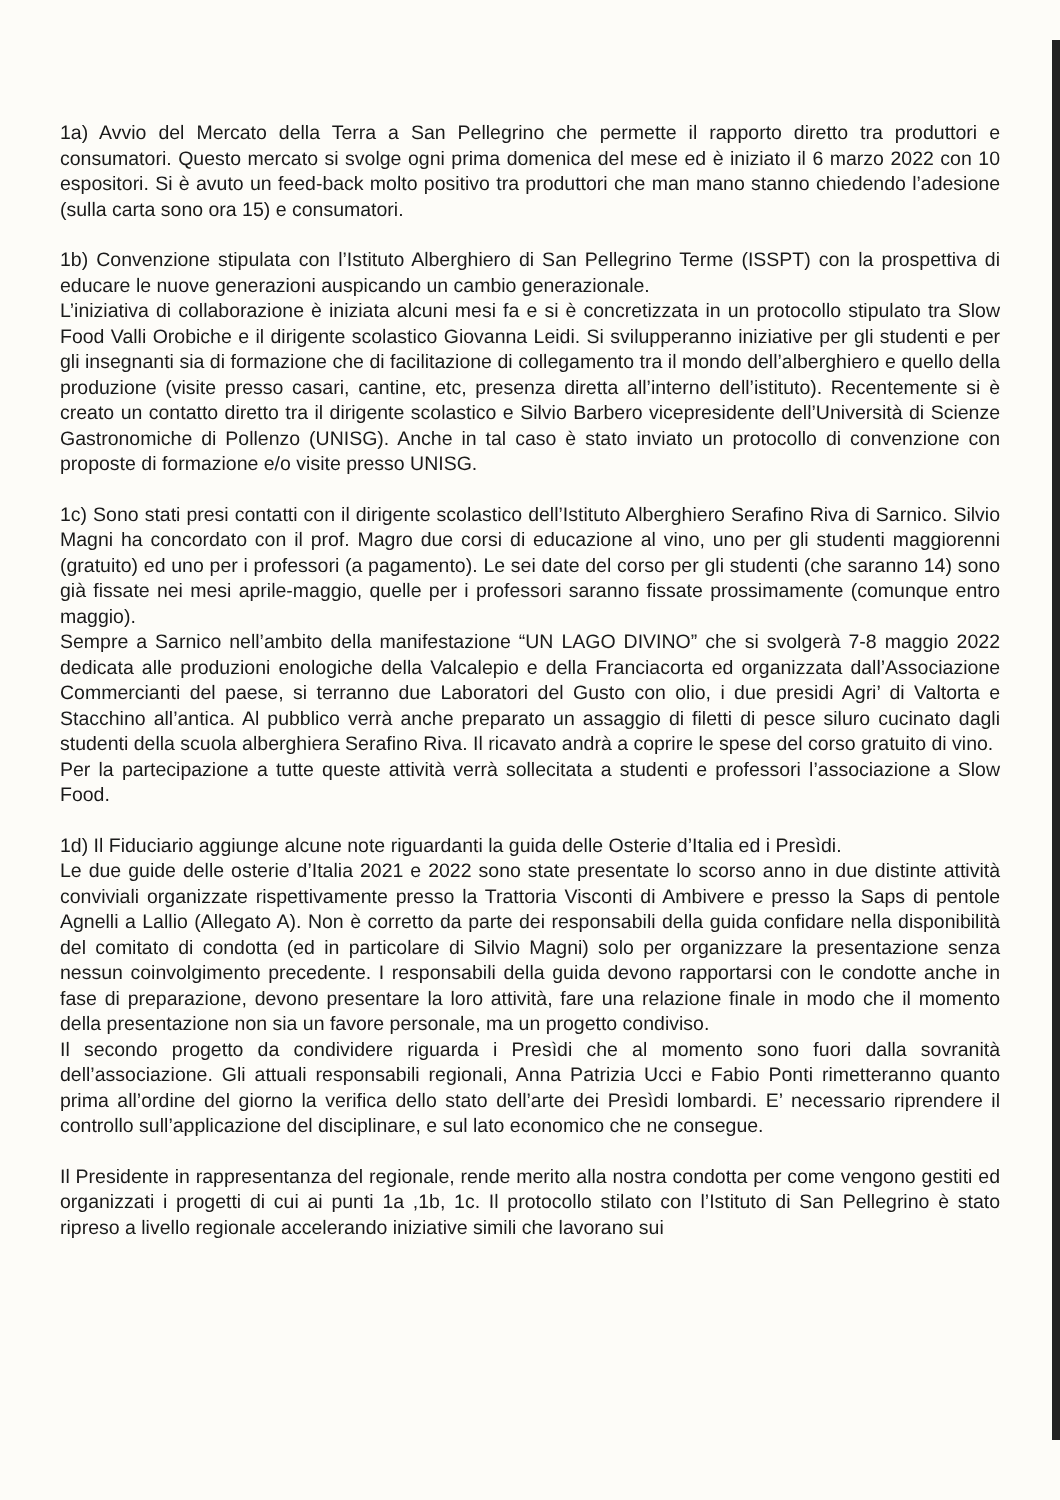1a) Avvio del Mercato della Terra a San Pellegrino che permette il rapporto diretto tra produttori e consumatori. Questo mercato si svolge ogni prima domenica del mese ed è iniziato il 6 marzo 2022 con 10 espositori. Si è avuto un feed-back molto positivo tra produttori che man mano stanno chiedendo l’adesione (sulla carta sono ora 15) e consumatori.
1b) Convenzione stipulata con l’Istituto Alberghiero di San Pellegrino Terme (ISSPT) con la prospettiva di educare le nuove generazioni auspicando un cambio generazionale.
L’iniziativa di collaborazione è iniziata alcuni mesi fa e si è concretizzata in un protocollo stipulato tra Slow Food Valli Orobiche e il dirigente scolastico Giovanna Leidi. Si svilupperanno iniziative per gli studenti e per gli insegnanti sia di formazione che di facilitazione di collegamento tra il mondo dell’alberghiero e quello della produzione (visite presso casari, cantine, etc, presenza diretta all’interno dell’istituto). Recentemente si è creato un contatto diretto tra il dirigente scolastico e Silvio Barbero vicepresidente dell’Università di Scienze Gastronomiche di Pollenzo (UNISG). Anche in tal caso è stato inviato un protocollo di convenzione con proposte di formazione e/o visite presso UNISG.
1c) Sono stati presi contatti con il dirigente scolastico dell’Istituto Alberghiero Serafino Riva di Sarnico. Silvio Magni ha concordato con il prof. Magro due corsi di educazione al vino, uno per gli studenti maggiorenni (gratuito) ed uno per i professori (a pagamento). Le sei date del corso per gli studenti (che saranno 14) sono già fissate nei mesi aprile-maggio, quelle per i professori saranno fissate prossimamente (comunque entro maggio).
Sempre a Sarnico nell’ambito della manifestazione “UN LAGO DIVINO” che si svolgerà 7-8 maggio 2022 dedicata alle produzioni enologiche della Valcalepio e della Franciacorta ed organizzata dall’Associazione Commercianti del paese, si terranno due Laboratori del Gusto con olio, i due presidi Agri’ di Valtorta e Stacchino all’antica. Al pubblico verrà anche preparato un assaggio di filetti di pesce siluro cucinato dagli studenti della scuola alberghiera Serafino Riva. Il ricavato andrà a coprire le spese del corso gratuito di vino.
Per la partecipazione a tutte queste attività verrà sollecitata a studenti e professori l’associazione a Slow Food.
1d) Il Fiduciario aggiunge alcune note riguardanti la guida delle Osterie d’Italia ed i Presìdi.
Le due guide delle osterie d’Italia 2021 e 2022 sono state presentate lo scorso anno in due distinte attività conviviali organizzate rispettivamente presso la Trattoria Visconti di Ambivere e presso la Saps di pentole Agnelli a Lallio (Allegato A). Non è corretto da parte dei responsabili della guida confidare nella disponibilità del comitato di condotta (ed in particolare di Silvio Magni) solo per organizzare la presentazione senza nessun coinvolgimento precedente. I responsabili della guida devono rapportarsi con le condotte anche in fase di preparazione, devono presentare la loro attività, fare una relazione finale in modo che il momento della presentazione non sia un favore personale, ma un progetto condiviso.
Il secondo progetto da condividere riguarda i Presìdi che al momento sono fuori dalla sovranità dell’associazione. Gli attuali responsabili regionali, Anna Patrizia Ucci e Fabio Ponti rimetteranno quanto prima all’ordine del giorno la verifica dello stato dell’arte dei Presìdi lombardi. E’ necessario riprendere il controllo sull’applicazione del disciplinare, e sul lato economico che ne consegue.
Il Presidente in rappresentanza del regionale, rende merito alla nostra condotta per come vengono gestiti ed organizzati i progetti di cui ai punti 1a ,1b, 1c. Il protocollo stilato con l’Istituto di San Pellegrino è stato ripreso a livello regionale accelerando iniziative simili che lavorano sui